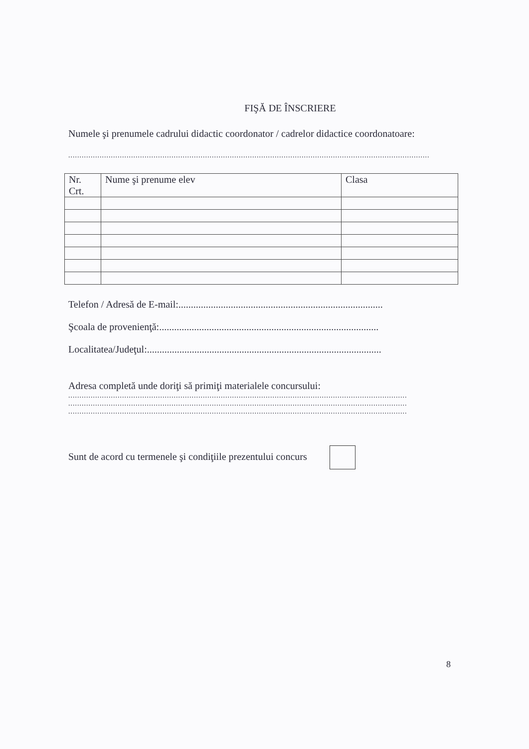FIŞĂ DE ÎNSCRIERE
Numele şi prenumele cadrului didactic coordonator / cadrelor didactice coordonatoare:
.................................................................................................................................................................
| Nr. Crt. | Nume şi prenume elev | Clasa |
Telefon / Adresă de E-mail:..................................................................................
Şcoala de provenienţă:........................................................................................
Localitatea/Judeţul:..............................................................................................
Adresa completă unde doriţi să primiţi materialele concursului:
.......................................................................................................................................................
.......................................................................................................................................................
.......................................................................................................................................................
Sunt de acord cu termenele şi condiţiile prezentului concurs
8